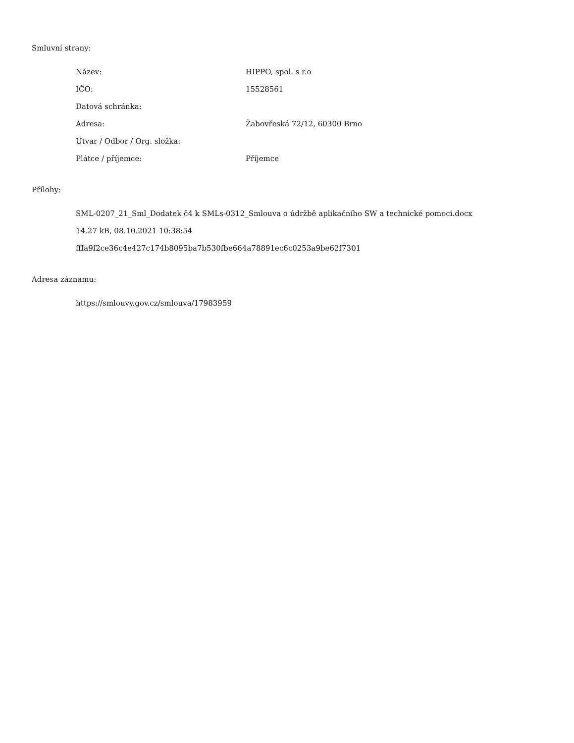Smluvní strany:
| Název: | HIPPO, spol. s r.o |
| IČO: | 15528561 |
| Datová schránka: | |
| Adresa: | Žabovřeská 72/12, 60300 Brno |
| Útvar / Odbor / Org. složka: | |
| Plátce / příjemce: | Příjemce |
Přílohy:
SML-0207_21_Sml_Dodatek č4 k SMLs-0312_Smlouva o údržbě aplikačního SW a technické pomoci.docx
14.27 kB, 08.10.2021 10:38:54
fffa9f2ce36c4e427c174b8095ba7b530fbe664a78891ec6c0253a9be62f7301
Adresa záznamu:
https://smlouvy.gov.cz/smlouva/17983959